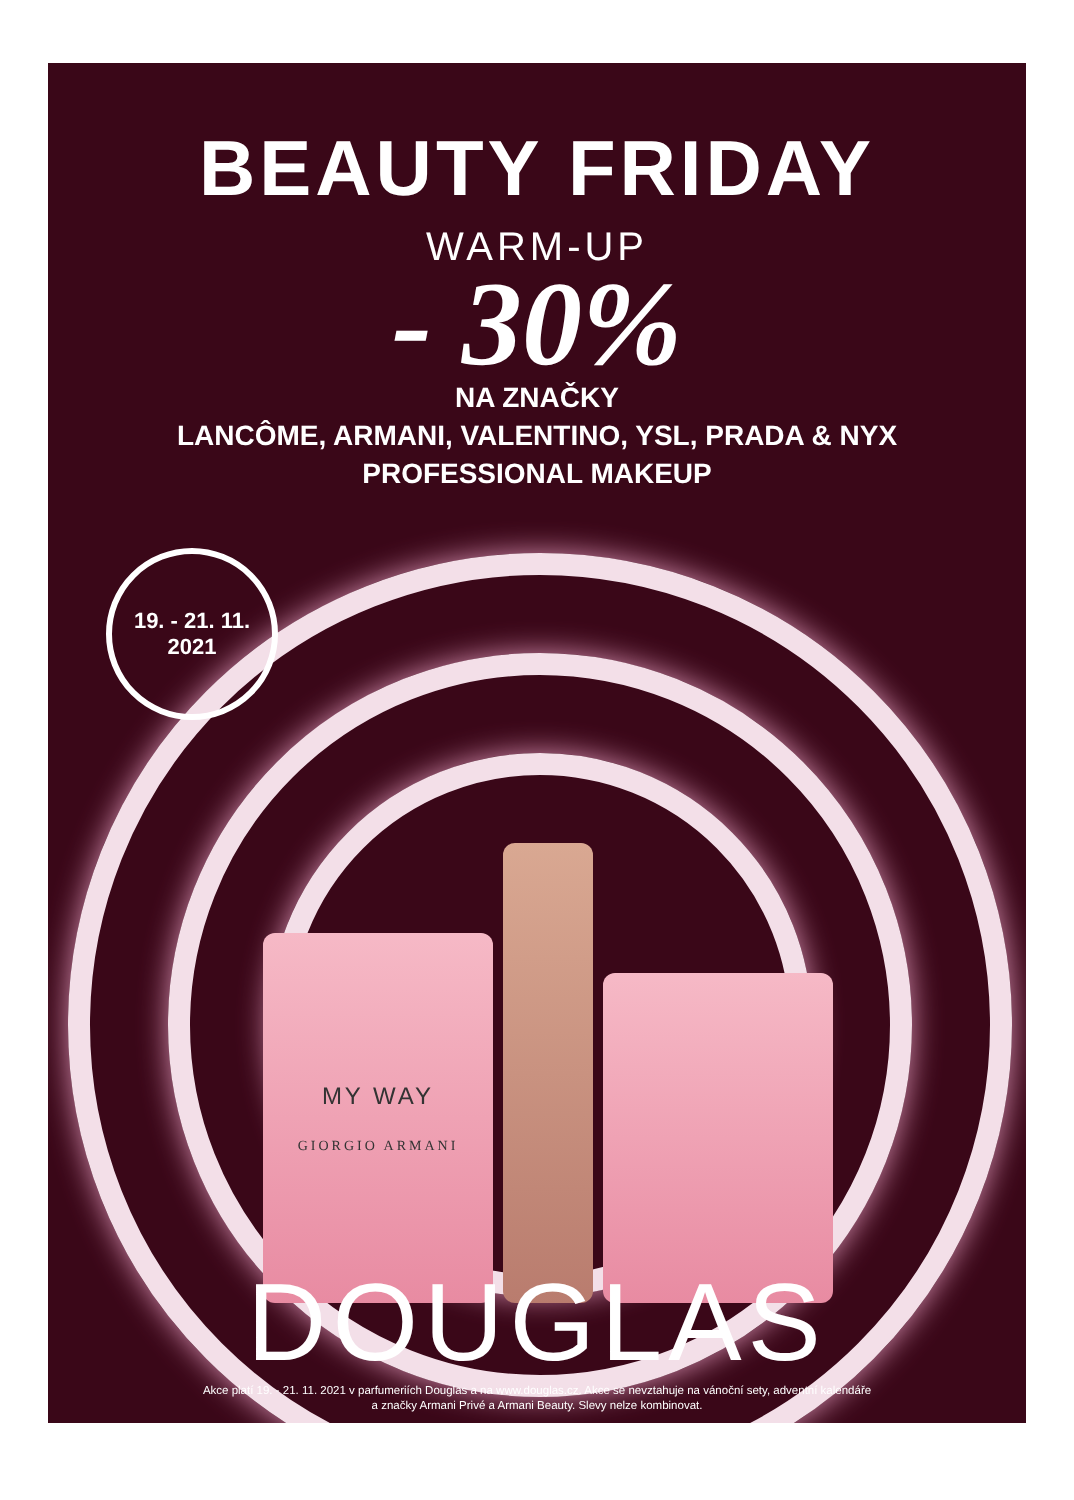BEAUTY FRIDAY
WARM-UP
- 30%
NA ZNAČKY
LANCÔME, ARMANI, VALENTINO, YSL, PRADA & NYX
PROFESSIONAL MAKEUP
19. - 21. 11.
2021
MY WAY
GIORGIO ARMANI
DOUGLAS
Akce platí 19. - 21. 11. 2021 v parfumeriích Douglas a na www.douglas.cz. Akce se nevztahuje na vánoční sety, adventní kalendáře
a značky Armani Privé a Armani Beauty. Slevy nelze kombinovat.